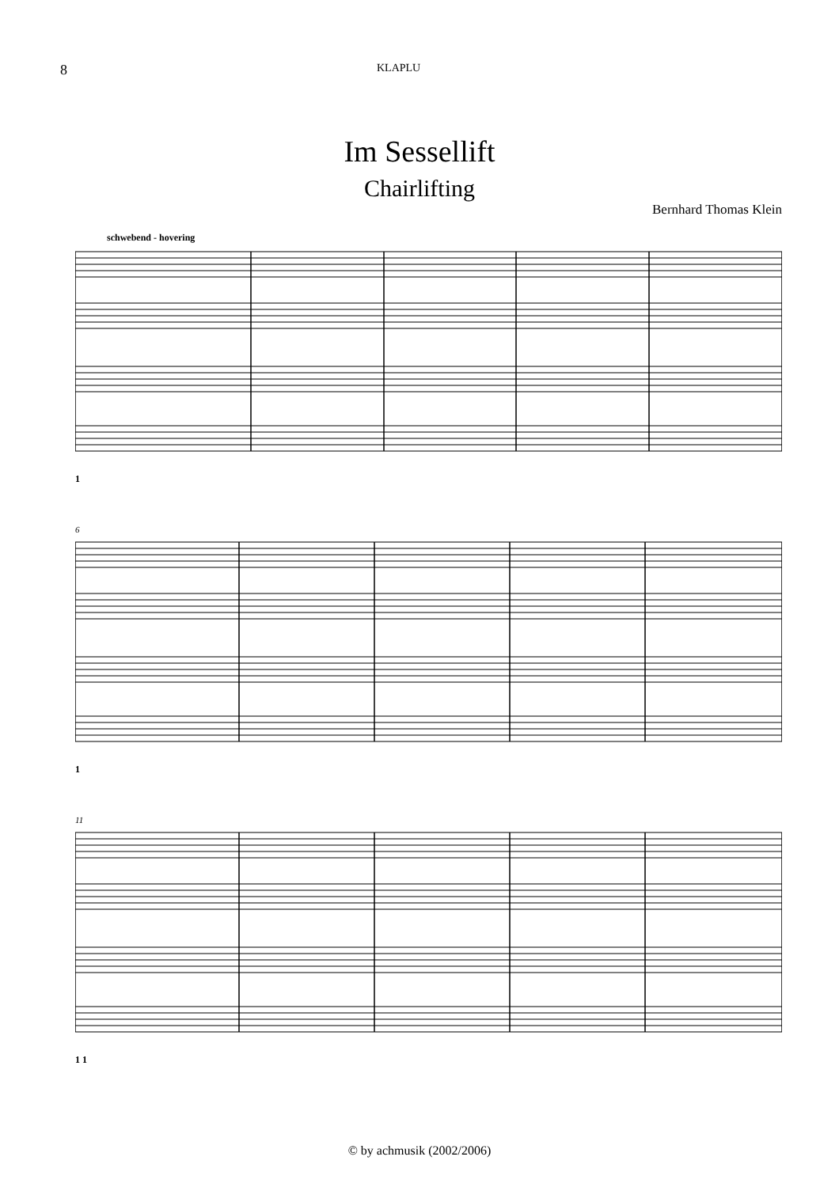8 KLAPLU
Im Sessellift
Chairlifting
Bernhard Thomas Klein
schwebend - hovering
1
6
1
11
1 1
© by achmusik (2002/2006)